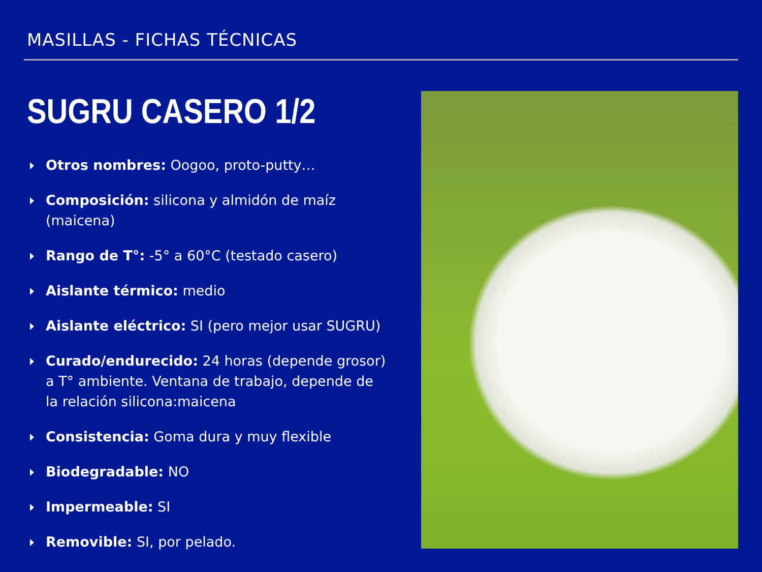MASILLAS - FICHAS TÉCNICAS
SUGRU CASERO 1/2
Otros nombres: Oogoo, proto-putty…
Composición: silicona y almidón de maíz (maicena)
Rango de T°: -5° a 60°C (testado casero)
Aislante térmico: medio
Aislante eléctrico: SI (pero mejor usar SUGRU)
Curado/endurecido: 24 horas (depende grosor) a T° ambiente. Ventana de trabajo, depende de la relación silicona:maicena
Consistencia: Goma dura y muy flexible
Biodegradable: NO
Impermeable: SI
Removible: SI, por pelado.